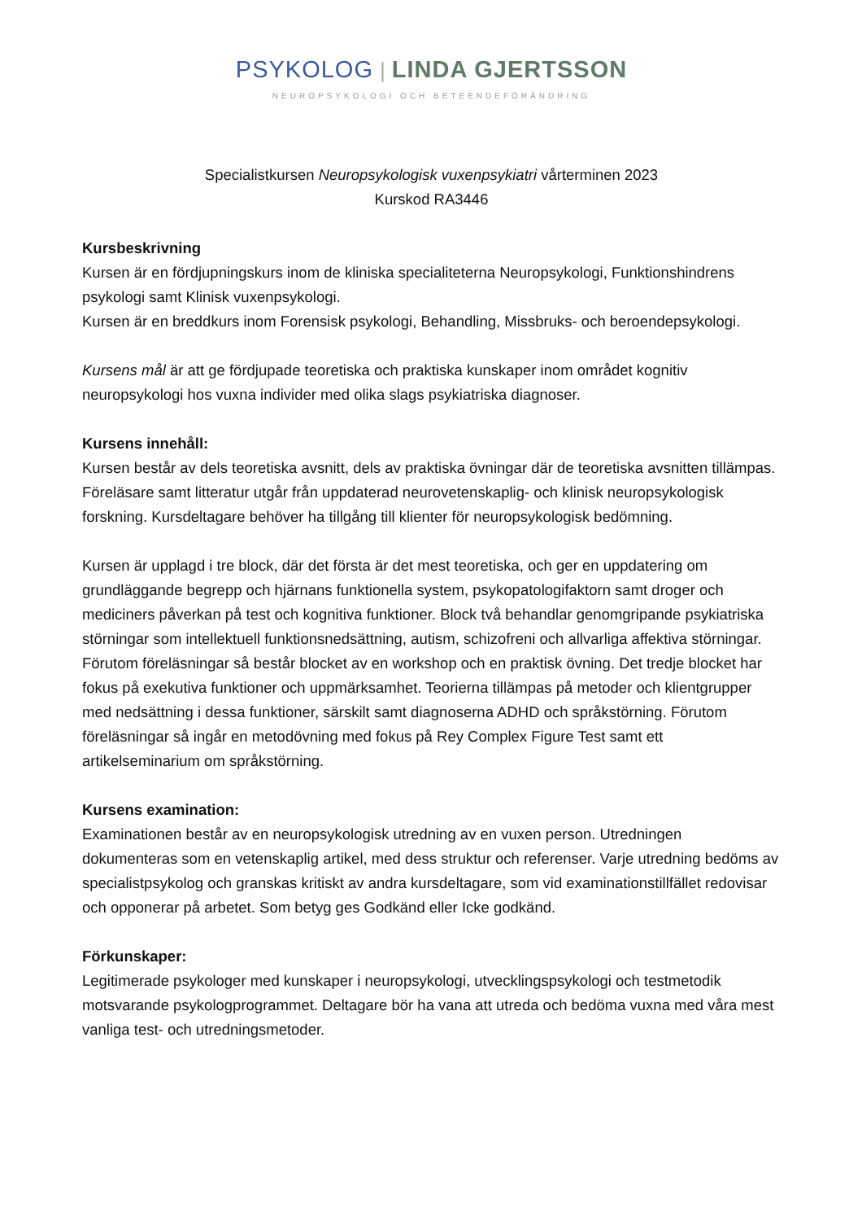PSYKOLOG | LINDA GJERTSSON
NEUROPSYKOLOGI OCH BETEENDEFÖRÄNDRING
Specialistkursen Neuropsykologisk vuxenpsykiatri vårterminen 2023
Kurskod RA3446
Kursbeskrivning
Kursen är en fördjupningskurs inom de kliniska specialiteterna Neuropsykologi, Funktionshindrens psykologi samt Klinisk vuxenpsykologi.
Kursen är en breddkurs inom Forensisk psykologi, Behandling, Missbruks- och beroendepsykologi.
Kursens mål är att ge fördjupade teoretiska och praktiska kunskaper inom området kognitiv neuropsykologi hos vuxna individer med olika slags psykiatriska diagnoser.
Kursens innehåll:
Kursen består av dels teoretiska avsnitt, dels av praktiska övningar där de teoretiska avsnitten tillämpas. Föreläsare samt litteratur utgår från uppdaterad neurovetenskaplig- och klinisk neuropsykologisk forskning. Kursdeltagare behöver ha tillgång till klienter för neuropsykologisk bedömning.
Kursen är upplagd i tre block, där det första är det mest teoretiska, och ger en uppdatering om grundläggande begrepp och hjärnans funktionella system, psykopatologifaktorn samt droger och mediciners påverkan på test och kognitiva funktioner. Block två behandlar genomgripande psykiatriska störningar som intellektuell funktionsnedsättning, autism, schizofreni och allvarliga affektiva störningar. Förutom föreläsningar så består blocket av en workshop och en praktisk övning. Det tredje blocket har fokus på exekutiva funktioner och uppmärksamhet. Teorierna tillämpas på metoder och klientgrupper med nedsättning i dessa funktioner, särskilt samt diagnoserna ADHD och språkstörning. Förutom föreläsningar så ingår en metodövning med fokus på Rey Complex Figure Test samt ett artikelseminarium om språkstörning.
Kursens examination:
Examinationen består av en neuropsykologisk utredning av en vuxen person. Utredningen dokumenteras som en vetenskaplig artikel, med dess struktur och referenser. Varje utredning bedöms av specialistpsykolog och granskas kritiskt av andra kursdeltagare, som vid examinationstillfället redovisar och opponerar på arbetet. Som betyg ges Godkänd eller Icke godkänd.
Förkunskaper:
Legitimerade psykologer med kunskaper i neuropsykologi, utvecklingspsykologi och testmetodik motsvarande psykologprogrammet. Deltagare bör ha vana att utreda och bedöma vuxna med våra mest vanliga test- och utredningsmetoder.